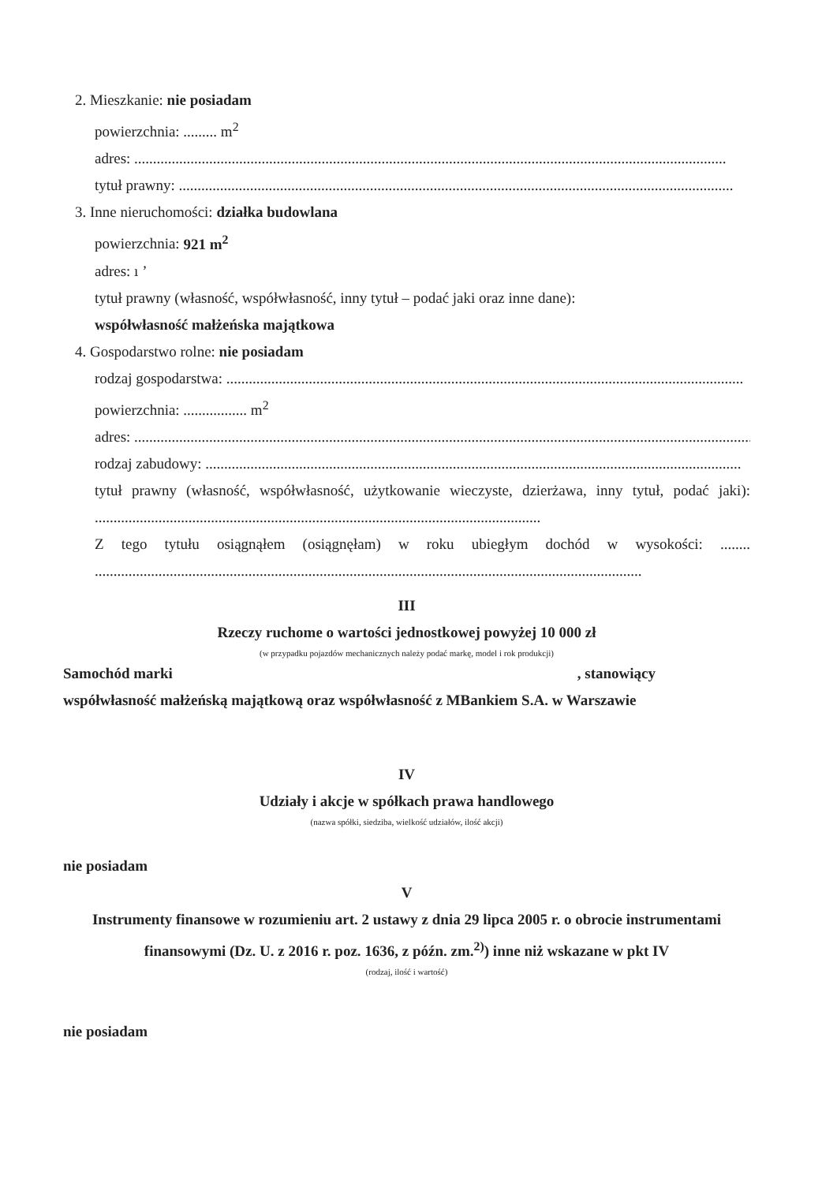2. Mieszkanie: nie posiadam
powierzchnia: ......... m<sup>2</sup>
adres: ..............................................................................................................................................................
tytuł prawny: ....................................................................................................................................................
3. Inne nieruchomości: działka budowlana
powierzchnia: 921 m<sup>2</sup>
adres: ı ʼ
tytuł prawny (własność, współwłasność, inny tytuł – podać jaki oraz inne dane):
współwłasność małżeńska majątkowa
4. Gospodarstwo rolne: nie posiadam
rodzaj gospodarstwa: ..........................................................................................................................................
powierzchnia: ................. m<sup>2</sup>
adres: ......................................................................................................................................................................
rodzaj zabudowy: ...............................................................................................................................................
tytuł prawny (własność, współwłasność, użytkowanie wieczyste, dzierżawa, inny tytuł, podać jaki): .......................................................................................................................
Z tego tytułu osiągnąłem (osiągnęłam) w roku ubiegłym dochód w wysokości: ........ ..................................................................................................................................................
III
Rzeczy ruchome o wartości jednostkowej powyżej 10 000 zł
(w przypadku pojazdów mechanicznych należy podać markę, model i rok produkcji)
Samochód marki , stanowiący
współwłasność małżeńską majątkową oraz współwłasność z MBankiem S.A. w Warszawie
IV
Udziały i akcje w spółkach prawa handlowego
(nazwa spółki, siedziba, wielkość udziałów, ilość akcji)
nie posiadam
V
Instrumenty finansowe w rozumieniu art. 2 ustawy z dnia 29 lipca 2005 r. o obrocie instrumentami finansowymi (Dz. U. z 2016 r. poz. 1636, z późn. zm.<sup>2)</sup>) inne niż wskazane w pkt IV
(rodzaj, ilość i wartość)
nie posiadam